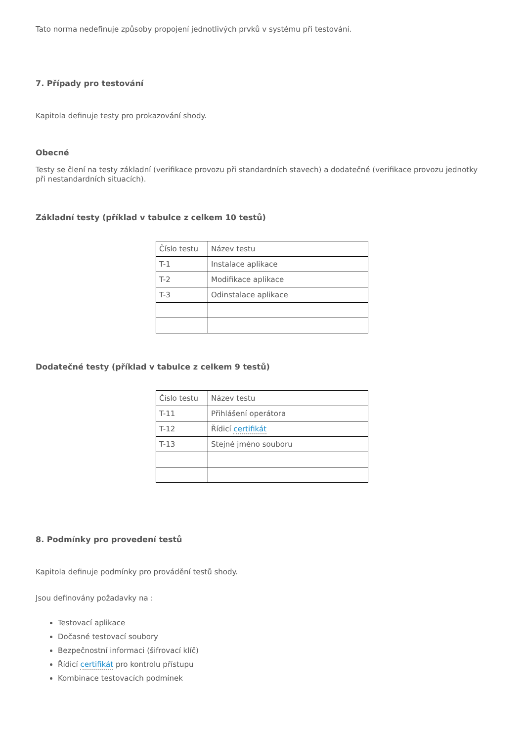Tato norma nedefinuje způsoby propojení jednotlivých prvků v systému při testování.
7. Případy pro testování
Kapitola definuje testy pro prokazování shody.
Obecné
Testy se člení na testy základní (verifikace provozu při standardních stavech) a dodatečné (verifikace provozu jednotky při nestandardních situacích).
Základní testy (příklad v tabulce z celkem 10 testů)
| Číslo testu | Název testu |
| T-1 | Instalace aplikace |
| T-2 | Modifikace aplikace |
| T-3 | Odinstalace aplikace |
Dodatečné testy (příklad v tabulce z celkem 9 testů)
| Číslo testu | Název testu |
| T-11 | Přihlášení operátora |
| T-12 | Řídicí certifikát |
| T-13 | Stejné jméno souboru |
8. Podmínky pro provedení testů
Kapitola definuje podmínky pro provádění testů shody.
Jsou definovány požadavky na :
Testovací aplikace
Dočasné testovací soubory
Bezpečnostní informaci (šifrovací klíč)
Řídicí certifikát pro kontrolu přístupu
Kombinace testovacích podmínek